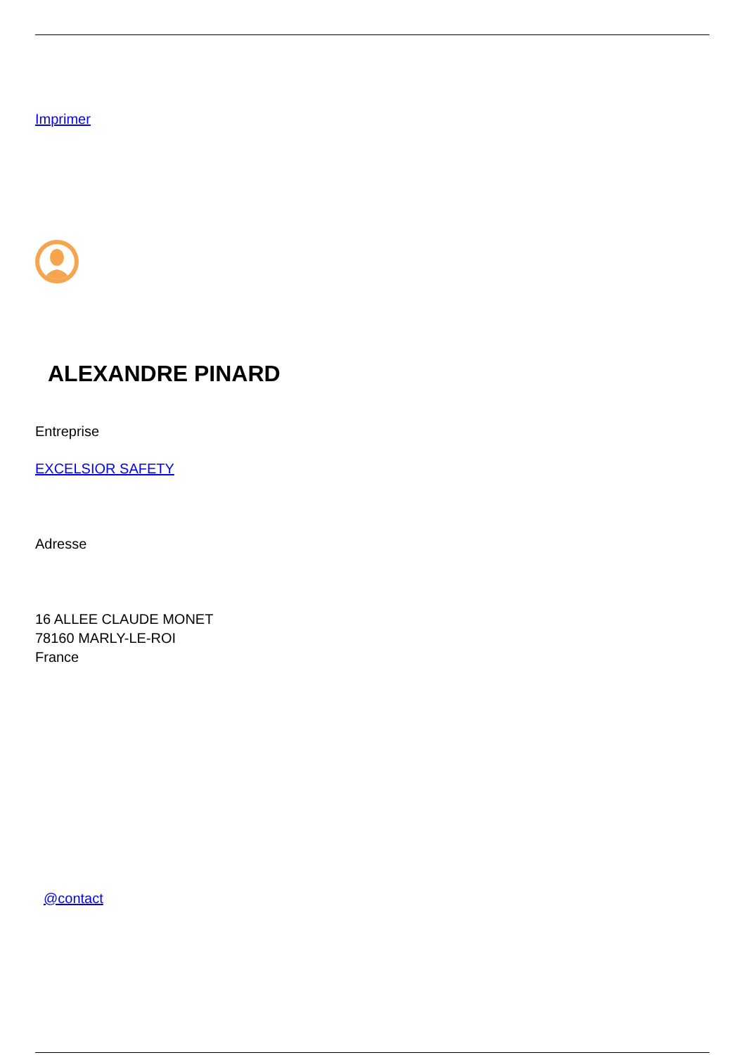Imprimer
ALEXANDRE PINARD
Entreprise
EXCELSIOR SAFETY
Adresse
16 ALLEE CLAUDE MONET
78160 MARLY-LE-ROI
France
@contact